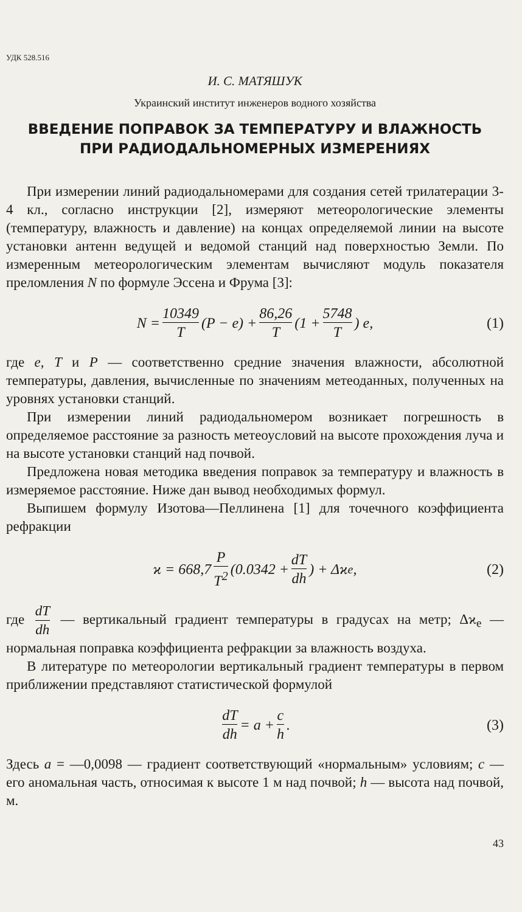УДК 528.516
И. С. МАТЯШУК
Украинский институт инженеров водного хозяйства
ВВЕДЕНИЕ ПОПРАВОК ЗА ТЕМПЕРАТУРУ И ВЛАЖНОСТЬ
ПРИ РАДИОДАЛЬНОМЕРНЫХ ИЗМЕРЕНИЯХ
При измерении линий радиодальномерами для создания сетей трилатерации 3-4 кл., согласно инструкции [2], измеряют метеорологические элементы (температуру, влажность и давление) на концах определяемой линии на высоте установки антенн ведущей и ведомой станций над поверхностью Земли. По измеренным метеорологическим элементам вычисляют модуль показателя преломления N по формуле Эссена и Фрума [3]:
N = 10349 T (P − e) + 86,26 T (1 + 5748 T) e, (1)
где e, T и P — соответственно средние значения влажности, абсолютной температуры, давления, вычисленные по значениям метеоданных, полученных на уровнях установки станций.
При измерении линий радиодальномером возникает погрешность в определяемое расстояние за разность метеоусловий на высоте прохождения луча и на высоте установки станций над почвой.
Предложена новая методика введения поправок за температуру и влажность в измеряемое расстояние. Ниже дан вывод необходимых формул.
Выпишем формулу Изотова—Пеллинена [1] для точечного коэффициента рефракции
ϰ = 668,7 P T<sup>2</sup> (0.0342 + dT dh) + Δϰ<sub>e</sub>, (2)
где dT dh — вертикальный градиент температуры в градусах на метр; Δϰ<sub>e</sub> — нормальная поправка коэффициента рефракции за влажность воздуха.
В литературе по метеорологии вертикальный градиент температуры в первом приближении представляют статистической формулой
dT dh = a + c h. (3)
Здесь a = —0,0098 — градиент соответствующий «нормальным» условиям; c — его аномальная часть, относимая к высоте 1 м над почвой; h — высота над почвой, м.
43